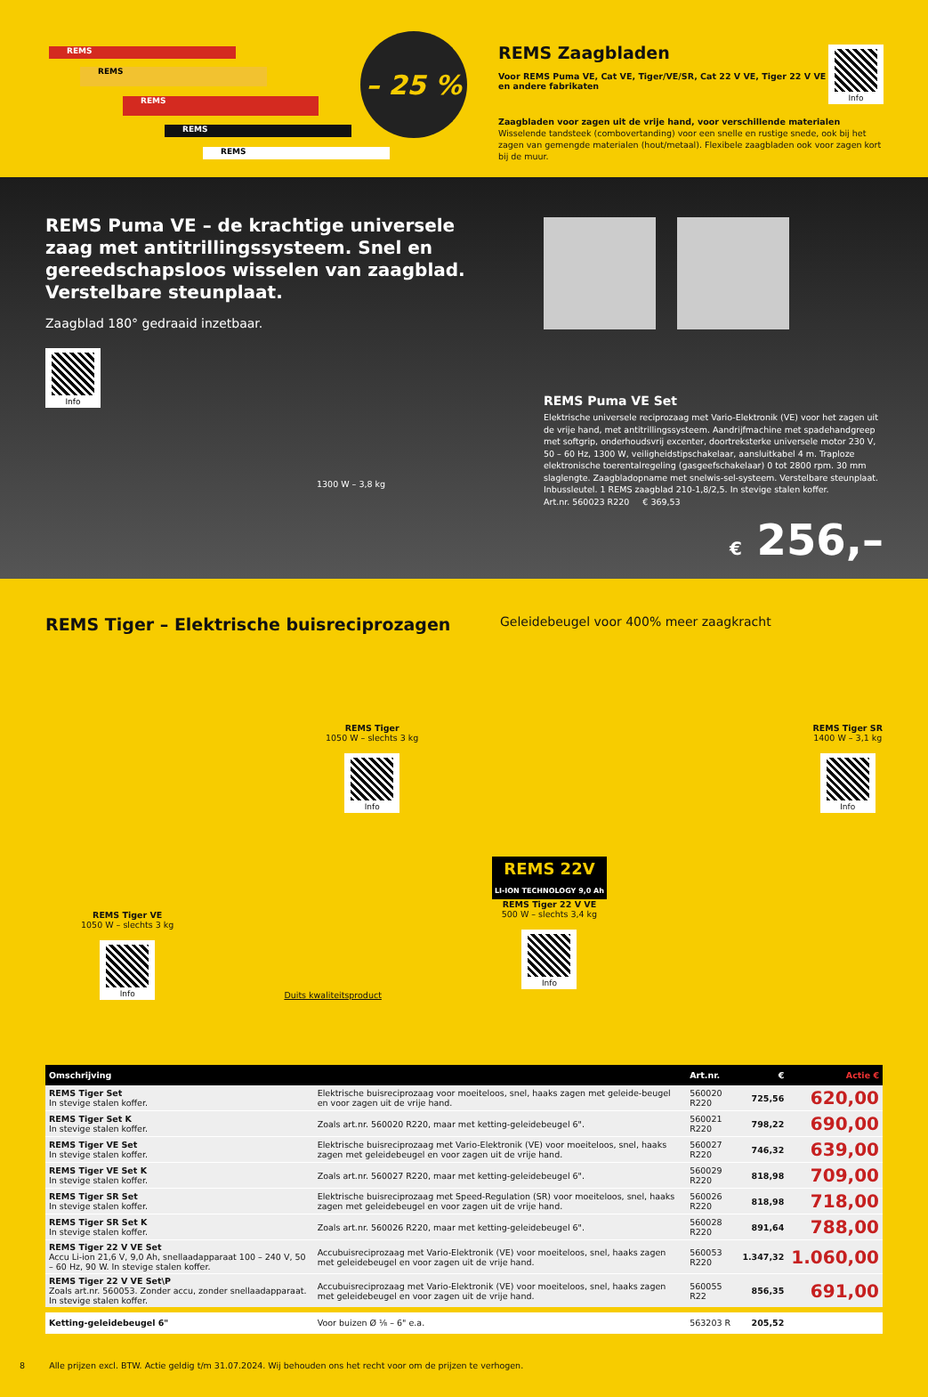REMS
REMS
REMS
REMS
REMS
– 25 %
Info
REMS Zaagbladen
Voor REMS Puma VE, Cat VE, Tiger/VE/SR, Cat 22 V VE, Tiger 22 V VE
en andere fabrikaten
Zaagbladen voor zagen uit de vrije hand, voor verschillende materialen
Wisselende tandsteek (combovertanding) voor een snelle en rustige snede, ook bij het zagen van gemengde materialen (hout/metaal). Flexibele zaagbladen ook voor zagen kort bij de muur.
REMS Puma VE – de krachtige universele zaag met antitrillingssysteem. Snel en gereedschapsloos wisselen van zaagblad. Verstelbare steunplaat.
Zaagblad 180° gedraaid inzetbaar.
Info
1300 W – 3,8 kg
REMS Puma VE Set
Elektrische universele reciprozaag met Vario-Elektronik (VE) voor het zagen uit de vrije hand, met antitrillingssysteem. Aandrijfmachine met spadehandgreep met softgrip, onderhoudsvrij excenter, doortreksterke universele motor 230 V, 50 – 60 Hz, 1300 W, veiligheidstipschakelaar, aansluitkabel 4 m. Traploze elektronische toerentalregeling (gasgeefschakelaar) 0 tot 2800 rpm. 30 mm slaglengte. Zaagbladopname met snelwis-sel-systeem. Verstelbare steunplaat. Inbussleutel. 1 REMS zaagblad 210-1,8/2,5. In stevige stalen koffer.
Art.nr. 560023 R220 € 369,53
€ 256,–
REMS Tiger – Elektrische buisreciprozagen
Geleidebeugel voor 400% meer zaagkracht
REMS Tiger
1050 W – slechts 3 kg
Info
REMS Tiger SR
1400 W – 3,1 kg
Info
REMS Tiger VE
1050 W – slechts 3 kg
Info
Duits kwaliteitsproduct
REMS 22V
LI-ION TECHNOLOGY 9,0 Ah
REMS Tiger 22 V VE
500 W – slechts 3,4 kg
Info
| Omschrijving | | Art.nr. | € | Actie € |
| --- | --- | --- | --- | --- |
| REMS Tiger Set In stevige stalen koffer. | Elektrische buisreciprozaag voor moeiteloos, snel, haaks zagen met geleide-beugel en voor zagen uit de vrije hand. | 560020 R220 | 725,56 | 620,00 |
| REMS Tiger Set K In stevige stalen koffer. | Zoals art.nr. 560020 R220, maar met ketting-geleidebeugel 6". | 560021 R220 | 798,22 | 690,00 |
| REMS Tiger VE Set In stevige stalen koffer. | Elektrische buisreciprozaag met Vario-Elektronik (VE) voor moeiteloos, snel, haaks zagen met geleidebeugel en voor zagen uit de vrije hand. | 560027 R220 | 746,32 | 639,00 |
| REMS Tiger VE Set K In stevige stalen koffer. | Zoals art.nr. 560027 R220, maar met ketting-geleidebeugel 6". | 560029 R220 | 818,98 | 709,00 |
| REMS Tiger SR Set In stevige stalen koffer. | Elektrische buisreciprozaag met Speed-Regulation (SR) voor moeiteloos, snel, haaks zagen met geleidebeugel en voor zagen uit de vrije hand. | 560026 R220 | 818,98 | 718,00 |
| REMS Tiger SR Set K In stevige stalen koffer. | Zoals art.nr. 560026 R220, maar met ketting-geleidebeugel 6". | 560028 R220 | 891,64 | 788,00 |
| REMS Tiger 22 V VE Set Accu Li-ion 21,6 V, 9,0 Ah, snellaadapparaat 100 – 240 V, 50 – 60 Hz, 90 W. In stevige stalen koffer. | Accubuisreciprozaag met Vario-Elektronik (VE) voor moeiteloos, snel, haaks zagen met geleidebeugel en voor zagen uit de vrije hand. | 560053 R220 | 1.347,32 | 1.060,00 |
| REMS Tiger 22 V VE Set\P Zoals art.nr. 560053. Zonder accu, zonder snellaadapparaat. In stevige stalen koffer. | Accubuisreciprozaag met Vario-Elektronik (VE) voor moeiteloos, snel, haaks zagen met geleidebeugel en voor zagen uit de vrije hand. | 560055 R22 | 856,35 | 691,00 |
| Ketting-geleidebeugel 6" | Voor buizen Ø ⅛ – 6" e.a. | 563203 R | 205,52 | |
8 Alle prijzen excl. BTW. Actie geldig t/m 31.07.2024. Wij behouden ons het recht voor om de prijzen te verhogen.